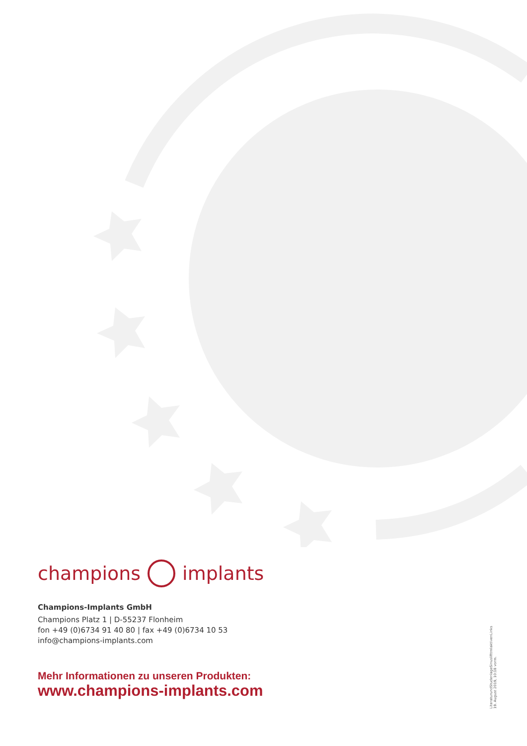champions implants
Champions-Implants GmbH
Champions Platz 1 | D-55237 Flonheim
fon +49 (0)6734 91 40 80 | fax +49 (0)6734 10 53
info@champions-implants.com
Mehr Informationen zu unseren Produkten:
www.champions-implants.com
LiteraturundStudenlageSinuslifttmlaktivenLinks
19. August 2019, 10:18 vorm.